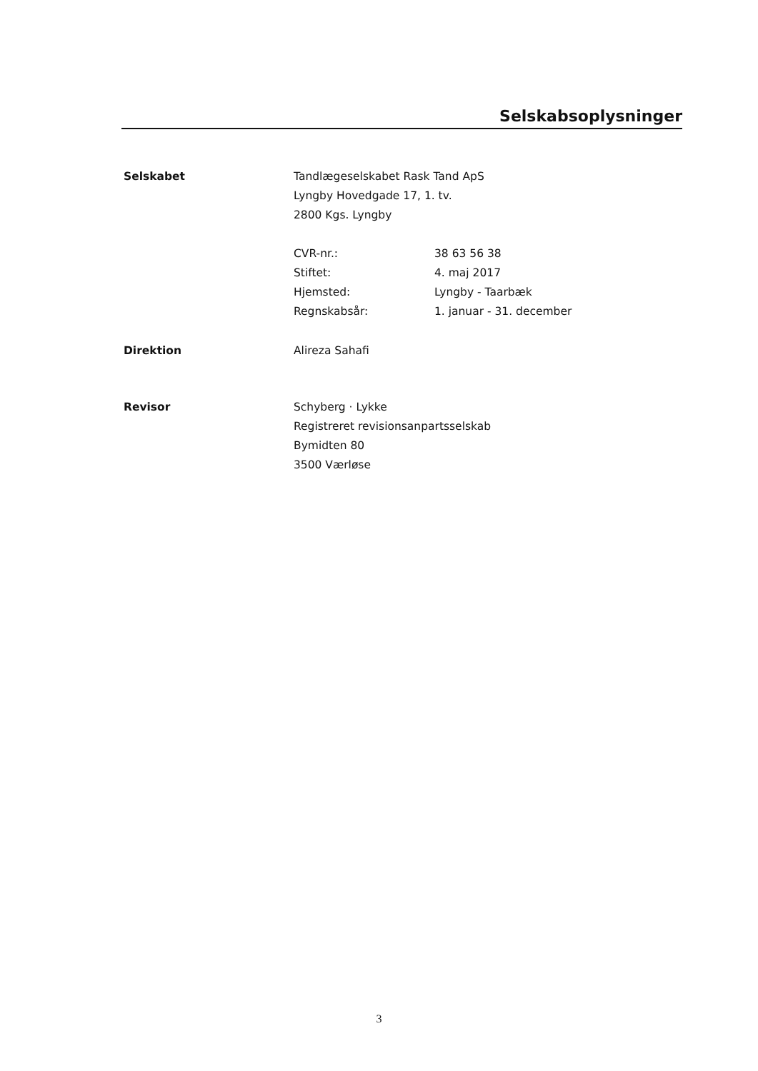Selskabsoplysninger
Selskabet
Tandlægeselskabet Rask Tand ApS
Lyngby Hovedgade 17, 1. tv.
2800 Kgs. Lyngby
CVR-nr.: 38 63 56 38
Stiftet: 4. maj 2017
Hjemsted: Lyngby - Taarbæk
Regnskabsår: 1. januar - 31. december
Direktion
Alireza Sahafi
Revisor
Schyberg · Lykke
Registreret revisionsanpartsselskab
Bymidten 80
3500 Værløse
3